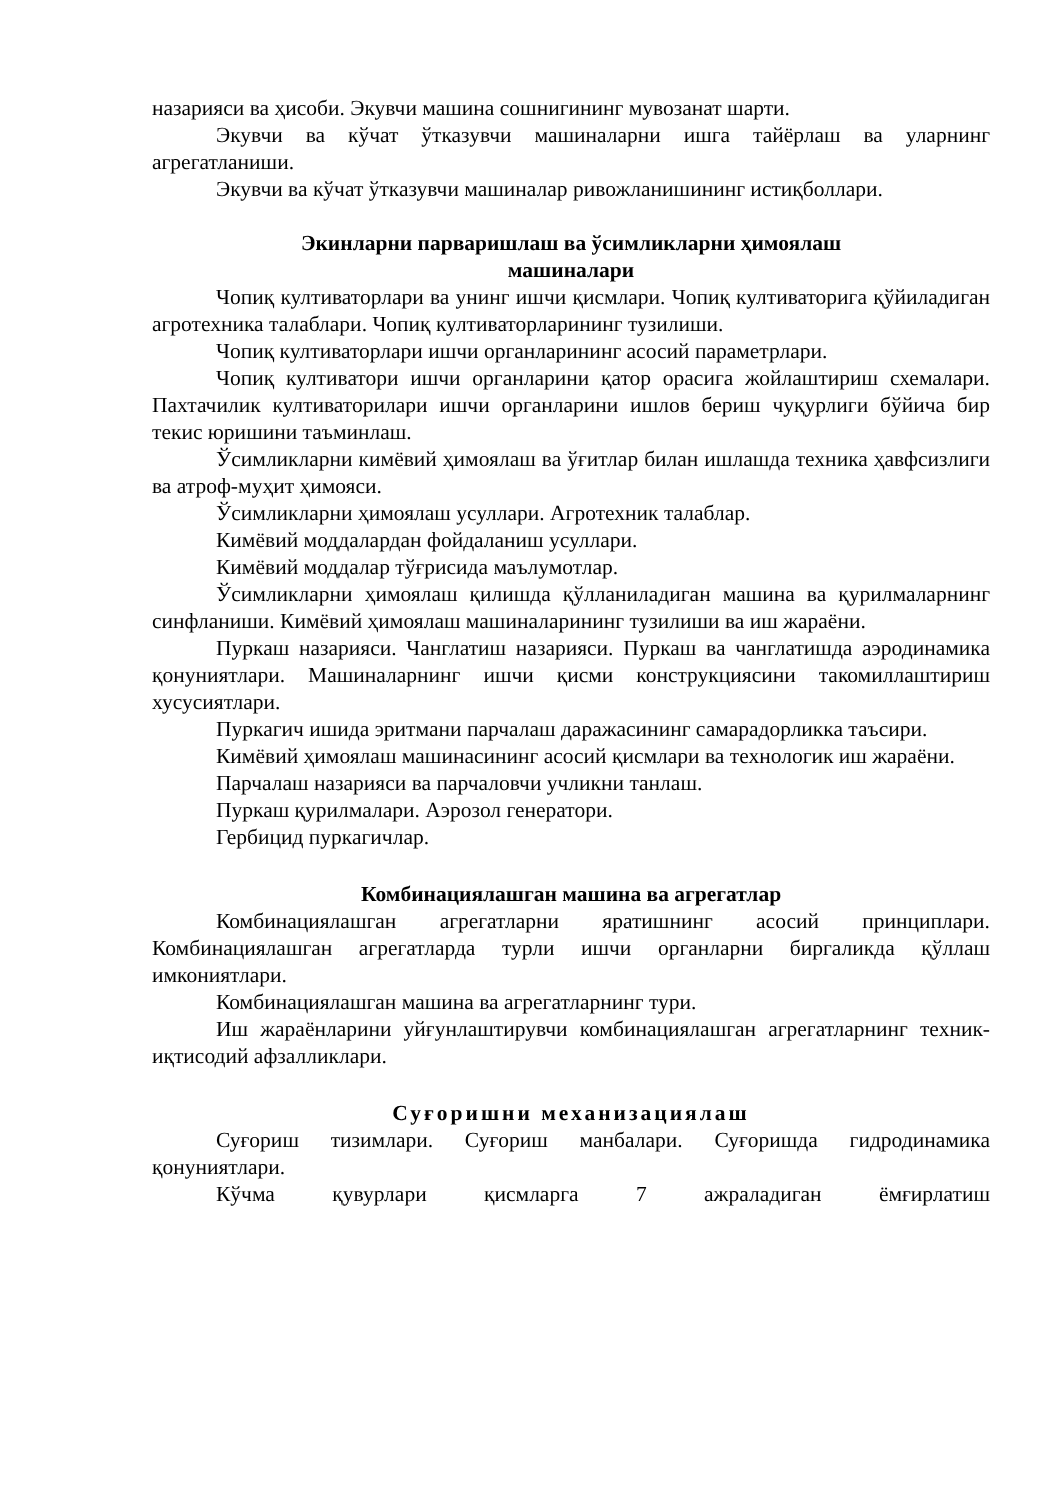назарияси ва ҳисоби. Экувчи машина сошнигининг мувозанат шарти.
Экувчи ва кўчат ўтказувчи машиналарни ишга тайёрлаш ва уларнинг агрегатланиши.
Экувчи ва кўчат ўтказувчи машиналар ривожланишининг истиқболлари.
Экинларни парваришлаш ва ўсимликларни ҳимоялаш
машиналари
Чопиқ култиваторлари ва унинг ишчи қисмлари. Чопиқ култиваторига қўйиладиган агротехника талаблари. Чопиқ култиваторларининг тузилиши.
Чопиқ култиваторлари ишчи органларининг асосий параметрлари.
Чопиқ култиватори ишчи органларини қатор орасига жойлаштириш схемалари. Пахтачилик култиваторилари ишчи органларини ишлов бериш чуқурлиги бўйича бир текис юришини таъминлаш.
Ўсимликларни кимёвий ҳимоялаш ва ўғитлар билан ишлашда техника ҳавфсизлиги ва атроф-муҳит ҳимояси.
Ўсимликларни ҳимоялаш усуллари. Агротехник талаблар.
Кимёвий моддалардан фойдаланиш усуллари.
Кимёвий моддалар тўғрисида маълумотлар.
Ўсимликларни ҳимоялаш қилишда қўлланиладиган машина ва қурилмаларнинг синфланиши. Кимёвий ҳимоялаш машиналарининг тузилиши ва иш жараёни.
Пуркаш назарияси. Чанглатиш назарияси. Пуркаш ва чанглатишда аэродинамика қонуниятлари. Машиналарнинг ишчи қисми конструкциясини такомиллаштириш хусусиятлари.
Пуркагич ишида эритмани парчалаш даражасининг самарадорликка таъсири.
Кимёвий ҳимоялаш машинасининг асосий қисмлари ва технологик иш жараёни.
Парчалаш назарияси ва парчаловчи учликни танлаш.
Пуркаш қурилмалари. Аэрозол генератори.
Гербицид пуркагичлар.
Комбинациялашган машина ва агрегатлар
Комбинациялашган агрегатларни яратишнинг асосий принциплари. Комбинациялашган агрегатларда турли ишчи органларни биргаликда қўллаш имкониятлари.
Комбинациялашган машина ва агрегатларнинг тури.
Иш жараёнларини уйғунлаштирувчи комбинациялашган агрегатларнинг техник-иқтисодий афзалликлари.
Суғоришни механизациялаш
Суғориш тизимлари. Суғориш манбалари. Суғоришда гидродинамика қонуниятлари.
Кўчма қувурлари қисмларга 7 ажраладиган ёмғирлатиш